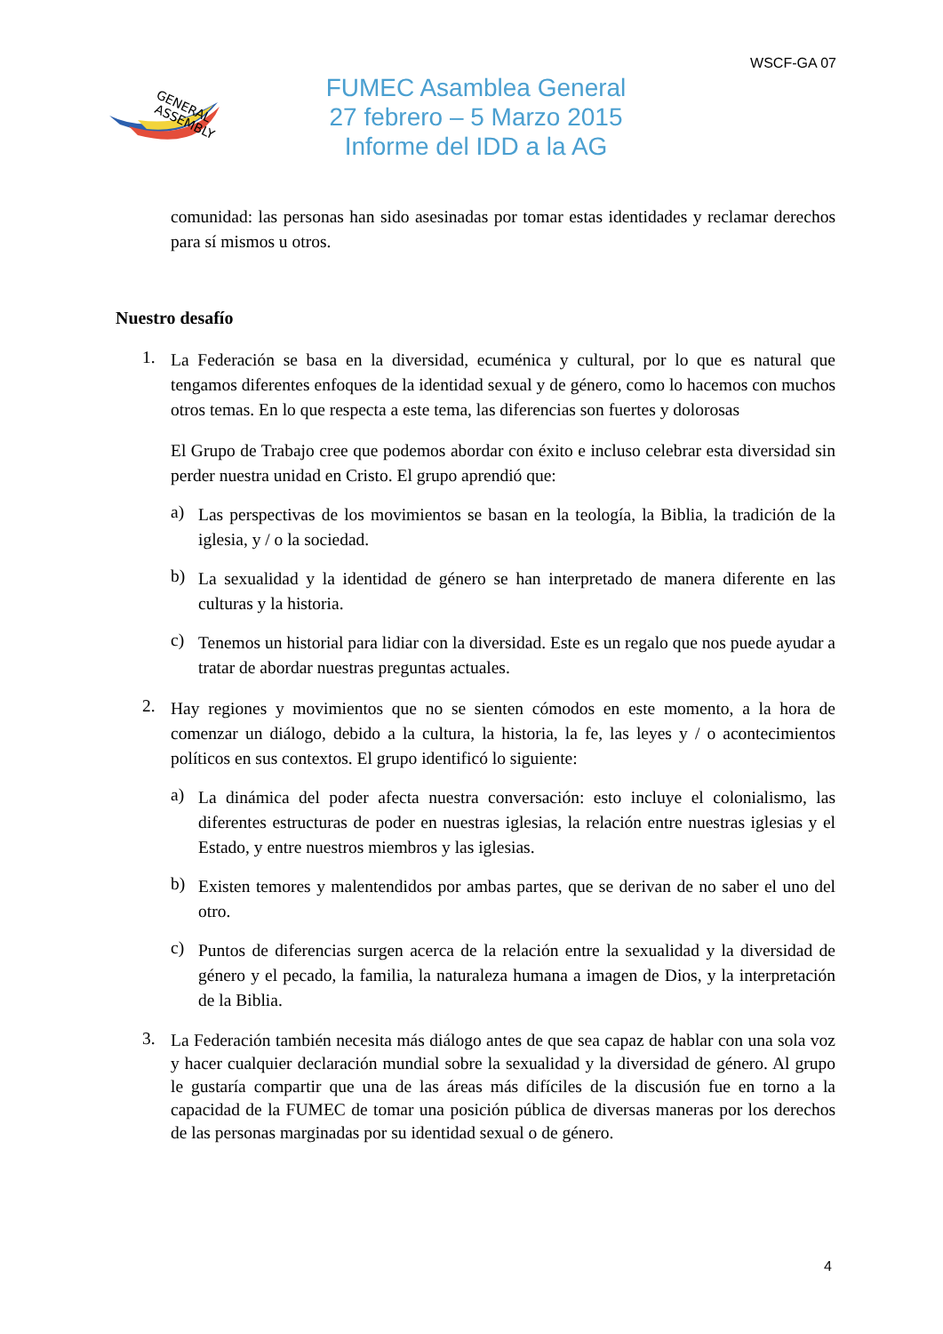WSCF-GA 07
GENERAL
ASSEMBLY
FUMEC Asamblea General
27 febrero – 5 Marzo 2015
Informe del IDD a la AG
comunidad: las personas han sido asesinadas por tomar estas identidades y reclamar derechos para sí mismos u otros.
Nuestro desafío
1.
La Federación se basa en la diversidad, ecuménica y cultural, por lo que es natural que tengamos diferentes enfoques de la identidad sexual y de género, como lo hacemos con muchos otros temas. En lo que respecta a este tema, las diferencias son fuertes y dolorosas
El Grupo de Trabajo cree que podemos abordar con éxito e incluso celebrar esta diversidad sin perder nuestra unidad en Cristo. El grupo aprendió que:
a)
Las perspectivas de los movimientos se basan en la teología, la Biblia, la tradición de la iglesia, y / o la sociedad.
b)
La sexualidad y la identidad de género se han interpretado de manera diferente en las culturas y la historia.
c)
Tenemos un historial para lidiar con la diversidad. Este es un regalo que nos puede ayudar a tratar de abordar nuestras preguntas actuales.
2.
Hay regiones y movimientos que no se sienten cómodos en este momento, a la hora de comenzar un diálogo, debido a la cultura, la historia, la fe, las leyes y / o acontecimientos políticos en sus contextos. El grupo identificó lo siguiente:
a)
La dinámica del poder afecta nuestra conversación: esto incluye el colonialismo, las diferentes estructuras de poder en nuestras iglesias, la relación entre nuestras iglesias y el Estado, y entre nuestros miembros y las iglesias.
b)
Existen temores y malentendidos por ambas partes, que se derivan de no saber el uno del otro.
c)
Puntos de diferencias surgen acerca de la relación entre la sexualidad y la diversidad de género y el pecado, la familia, la naturaleza humana a imagen de Dios, y la interpretación de la Biblia.
3.
La Federación también necesita más diálogo antes de que sea capaz de hablar con una sola voz y hacer cualquier declaración mundial sobre la sexualidad y la diversidad de género. Al grupo le gustaría compartir que una de las áreas más difíciles de la discusión fue en torno a la capacidad de la FUMEC de tomar una posición pública de diversas maneras por los derechos de las personas marginadas por su identidad sexual o de género.
4